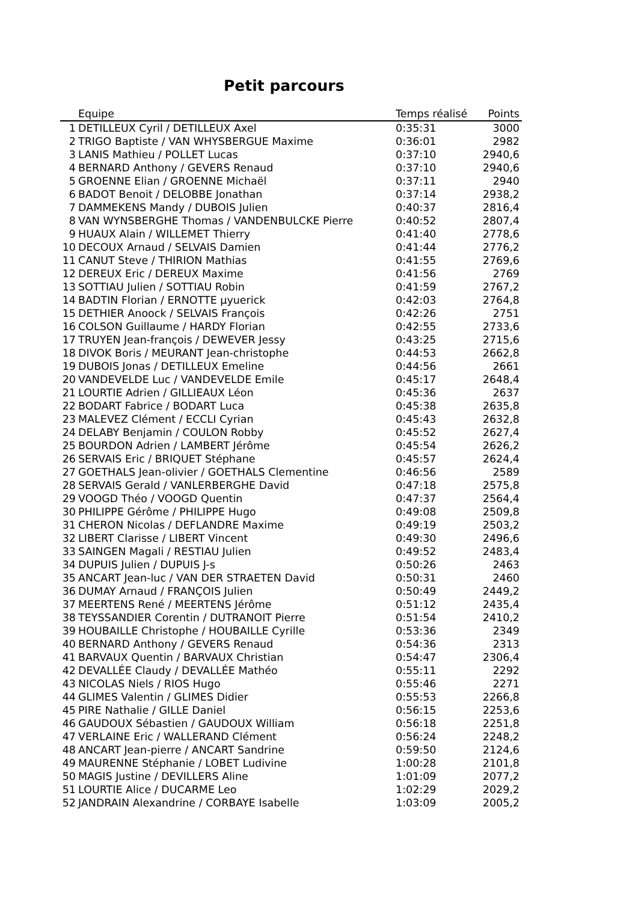Petit parcours
| | Equipe | Temps réalisé | Points |
| --- | --- | --- | --- |
| 1 | DETILLEUX Cyril / DETILLEUX Axel | 0:35:31 | 3000 |
| 2 | TRIGO Baptiste / VAN WHYSBERGUE Maxime | 0:36:01 | 2982 |
| 3 | LANIS Mathieu / POLLET Lucas | 0:37:10 | 2940,6 |
| 4 | BERNARD Anthony / GEVERS Renaud | 0:37:10 | 2940,6 |
| 5 | GROENNE Elian / GROENNE Michaël | 0:37:11 | 2940 |
| 6 | BADOT Benoit / DELOBBE Jonathan | 0:37:14 | 2938,2 |
| 7 | DAMMEKENS Mandy / DUBOIS Julien | 0:40:37 | 2816,4 |
| 8 | VAN WYNSBERGHE Thomas / VANDENBULCKE Pierre | 0:40:52 | 2807,4 |
| 9 | HUAUX Alain / WILLEMET Thierry | 0:41:40 | 2778,6 |
| 10 | DECOUX Arnaud / SELVAIS Damien | 0:41:44 | 2776,2 |
| 11 | CANUT Steve / THIRION Mathias | 0:41:55 | 2769,6 |
| 12 | DEREUX Eric / DEREUX Maxime | 0:41:56 | 2769 |
| 13 | SOTTIAU Julien / SOTTIAU Robin | 0:41:59 | 2767,2 |
| 14 | BADTIN Florian / ERNOTTE µyuerick | 0:42:03 | 2764,8 |
| 15 | DETHIER Anoock / SELVAIS François | 0:42:26 | 2751 |
| 16 | COLSON Guillaume / HARDY Florian | 0:42:55 | 2733,6 |
| 17 | TRUYEN Jean-françois / DEWEVER Jessy | 0:43:25 | 2715,6 |
| 18 | DIVOK Boris / MEURANT Jean-christophe | 0:44:53 | 2662,8 |
| 19 | DUBOIS Jonas / DETILLEUX Emeline | 0:44:56 | 2661 |
| 20 | VANDEVELDE Luc / VANDEVELDE Emile | 0:45:17 | 2648,4 |
| 21 | LOURTIE Adrien / GILLIEAUX Léon | 0:45:36 | 2637 |
| 22 | BODART Fabrice / BODART Luca | 0:45:38 | 2635,8 |
| 23 | MALEVEZ Clément / ECCLI Cyrian | 0:45:43 | 2632,8 |
| 24 | DELABY Benjamin / COULON Robby | 0:45:52 | 2627,4 |
| 25 | BOURDON Adrien / LAMBERT Jérôme | 0:45:54 | 2626,2 |
| 26 | SERVAIS Eric / BRIQUET Stéphane | 0:45:57 | 2624,4 |
| 27 | GOETHALS Jean-olivier / GOETHALS Clementine | 0:46:56 | 2589 |
| 28 | SERVAIS Gerald / VANLERBERGHE David | 0:47:18 | 2575,8 |
| 29 | VOOGD Théo / VOOGD Quentin | 0:47:37 | 2564,4 |
| 30 | PHILIPPE Gérôme / PHILIPPE Hugo | 0:49:08 | 2509,8 |
| 31 | CHERON Nicolas / DEFLANDRE Maxime | 0:49:19 | 2503,2 |
| 32 | LIBERT Clarisse / LIBERT Vincent | 0:49:30 | 2496,6 |
| 33 | SAINGEN Magali / RESTIAU Julien | 0:49:52 | 2483,4 |
| 34 | DUPUIS Julien / DUPUIS J-s | 0:50:26 | 2463 |
| 35 | ANCART Jean-luc / VAN DER STRAETEN David | 0:50:31 | 2460 |
| 36 | DUMAY Arnaud / FRANÇOIS Julien | 0:50:49 | 2449,2 |
| 37 | MEERTENS René / MEERTENS Jérôme | 0:51:12 | 2435,4 |
| 38 | TEYSSANDIER Corentin / DUTRANOIT Pierre | 0:51:54 | 2410,2 |
| 39 | HOUBAILLE Christophe / HOUBAILLE Cyrille | 0:53:36 | 2349 |
| 40 | BERNARD Anthony / GEVERS Renaud | 0:54:36 | 2313 |
| 41 | BARVAUX Quentin / BARVAUX Christian | 0:54:47 | 2306,4 |
| 42 | DEVALLÉE Claudy / DEVALLÉE Mathéo | 0:55:11 | 2292 |
| 43 | NICOLAS Niels / RIOS Hugo | 0:55:46 | 2271 |
| 44 | GLIMES Valentin / GLIMES Didier | 0:55:53 | 2266,8 |
| 45 | PIRE Nathalie / GILLE Daniel | 0:56:15 | 2253,6 |
| 46 | GAUDOUX Sébastien / GAUDOUX William | 0:56:18 | 2251,8 |
| 47 | VERLAINE Eric / WALLERAND Clément | 0:56:24 | 2248,2 |
| 48 | ANCART Jean-pierre / ANCART Sandrine | 0:59:50 | 2124,6 |
| 49 | MAURENNE Stéphanie / LOBET Ludivine | 1:00:28 | 2101,8 |
| 50 | MAGIS Justine / DEVILLERS Aline | 1:01:09 | 2077,2 |
| 51 | LOURTIE Alice / DUCARME Leo | 1:02:29 | 2029,2 |
| 52 | JANDRAIN Alexandrine / CORBAYE Isabelle | 1:03:09 | 2005,2 |